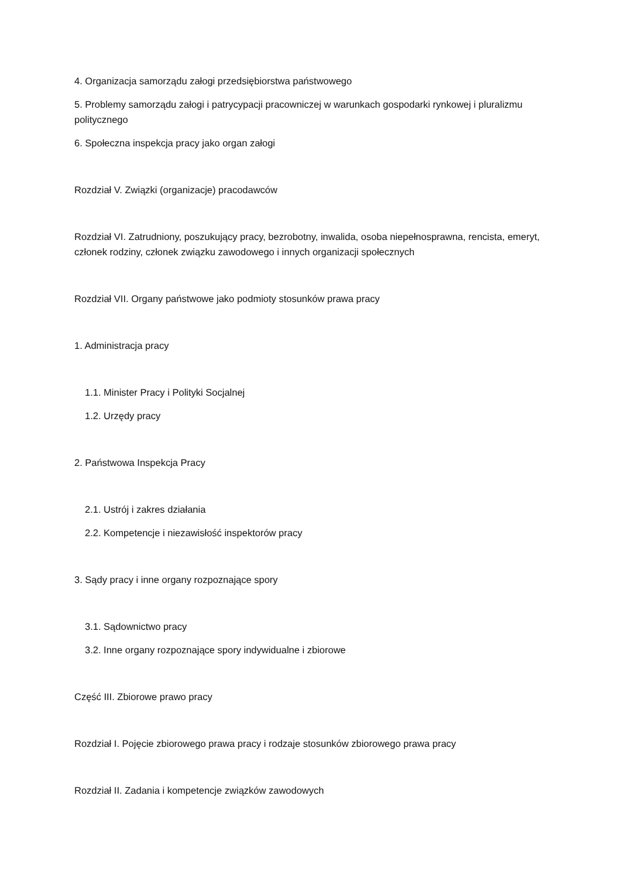4. Organizacja samorządu załogi przedsiębiorstwa państwowego
5. Problemy samorządu załogi i patrycypacji pracowniczej w warunkach gospodarki rynkowej i pluralizmu politycznego
6. Społeczna inspekcja pracy jako organ załogi
Rozdział V. Związki (organizacje) pracodawców
Rozdział VI. Zatrudniony, poszukujący pracy, bezrobotny, inwalida, osoba niepełnosprawna, rencista, emeryt, członek rodziny, członek związku zawodowego i innych organizacji społecznych
Rozdział VII. Organy państwowe jako podmioty stosunków prawa pracy
1. Administracja pracy
1.1. Minister Pracy i Polityki Socjalnej
1.2. Urzędy pracy
2. Państwowa Inspekcja Pracy
2.1. Ustrój i zakres działania
2.2. Kompetencje i niezawisłość inspektorów pracy
3. Sądy pracy i inne organy rozpoznające spory
3.1. Sądownictwo pracy
3.2. Inne organy rozpoznające spory indywidualne i zbiorowe
Część III. Zbiorowe prawo pracy
Rozdział I. Pojęcie zbiorowego prawa pracy i rodzaje stosunków zbiorowego prawa pracy
Rozdział II. Zadania i kompetencje związków zawodowych